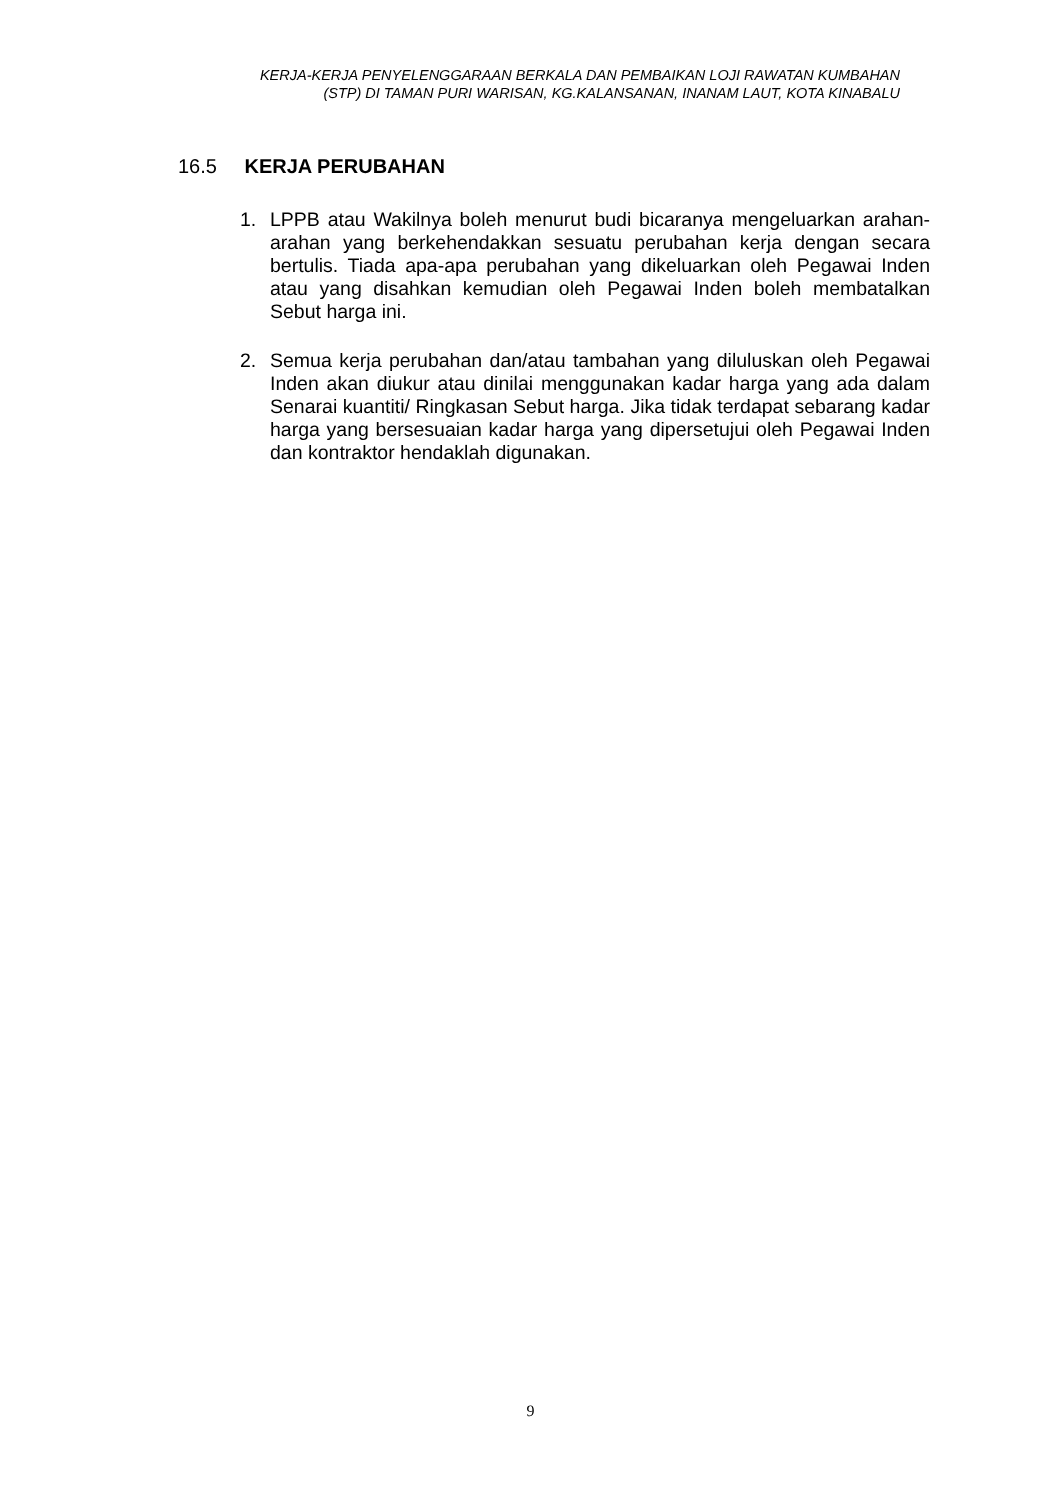KERJA-KERJA PENYELENGGARAAN BERKALA DAN PEMBAIKAN LOJI RAWATAN KUMBAHAN
(STP) DI TAMAN PURI WARISAN, KG.KALANSANAN, INANAM LAUT, KOTA KINABALU
16.5 KERJA PERUBAHAN
1. LPPB atau Wakilnya boleh menurut budi bicaranya mengeluarkan arahan-arahan yang berkehendakkan sesuatu perubahan kerja dengan secara bertulis. Tiada apa-apa perubahan yang dikeluarkan oleh Pegawai Inden atau yang disahkan kemudian oleh Pegawai Inden boleh membatalkan Sebut harga ini.
2. Semua kerja perubahan dan/atau tambahan yang diluluskan oleh Pegawai Inden akan diukur atau dinilai menggunakan kadar harga yang ada dalam Senarai kuantiti/ Ringkasan Sebut harga. Jika tidak terdapat sebarang kadar harga yang bersesuaian kadar harga yang dipersetujui oleh Pegawai Inden dan kontraktor hendaklah digunakan.
9